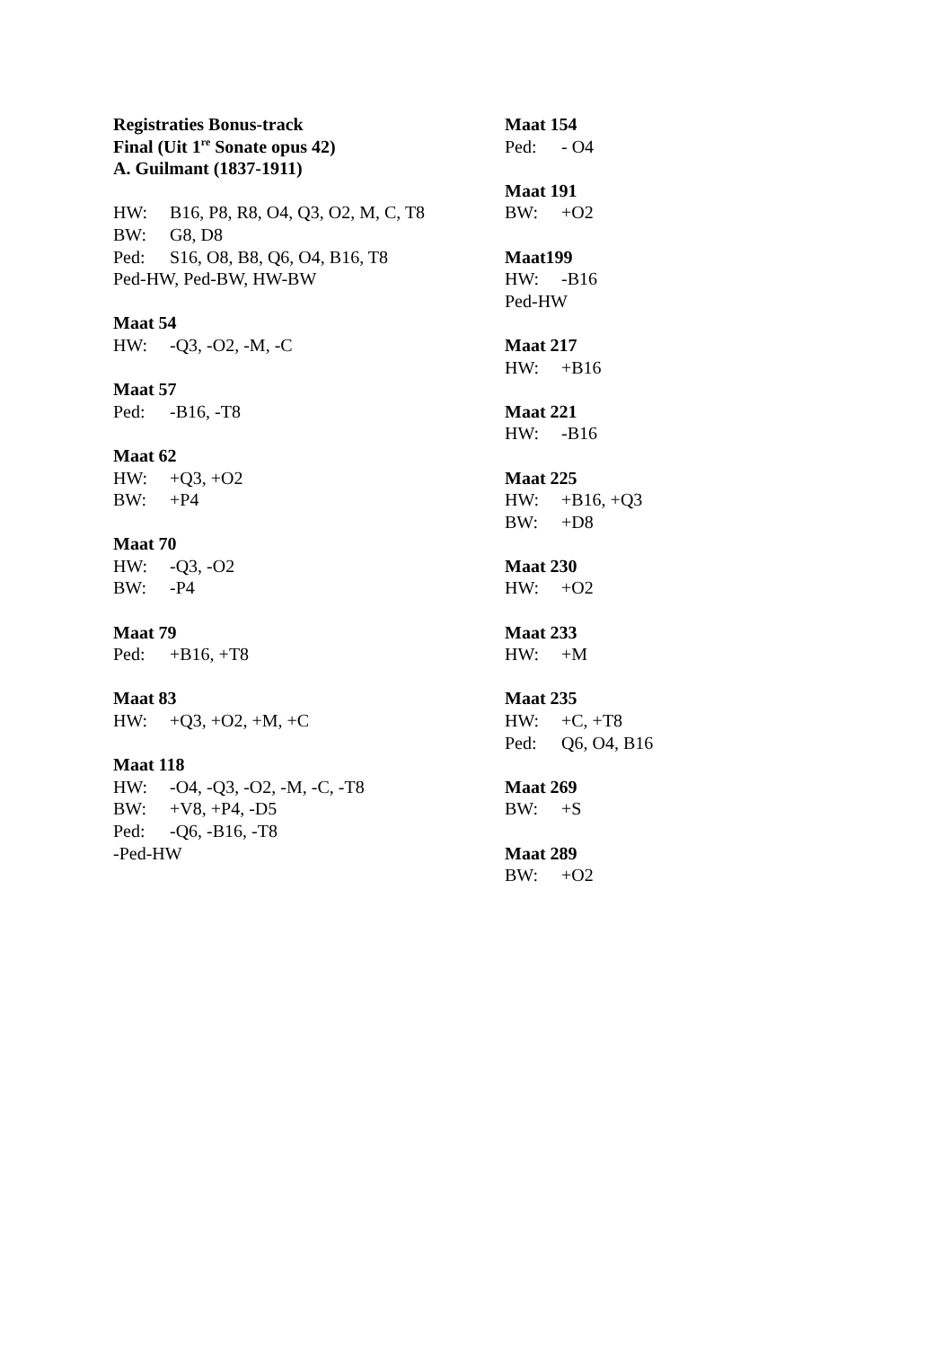Registraties Bonus-track
Final (Uit 1<sup>re</sup> Sonate opus 42)
A. Guilmant (1837-1911)
HW: B16, P8, R8, O4, Q3, O2, M, C, T8
BW: G8, D8
Ped: S16, O8, B8, Q6, O4, B16, T8
Ped-HW, Ped-BW, HW-BW
Maat 54
HW: -Q3, -O2, -M, -C
Maat 57
Ped: -B16, -T8
Maat 62
HW: +Q3, +O2
BW: +P4
Maat 70
HW: -Q3, -O2
BW: -P4
Maat 79
Ped: +B16, +T8
Maat 83
HW: +Q3, +O2, +M, +C
Maat 118
HW: -O4, -Q3, -O2, -M, -C, -T8
BW: +V8, +P4, -D5
Ped: -Q6, -B16, -T8
-Ped-HW
Maat 154
Ped: - O4
Maat 191
BW: +O2
Maat199
HW: -B16
Ped-HW
Maat 217
HW: +B16
Maat 221
HW: -B16
Maat 225
HW: +B16, +Q3
BW: +D8
Maat 230
HW: +O2
Maat 233
HW: +M
Maat 235
HW: +C, +T8
Ped: Q6, O4, B16
Maat 269
BW: +S
Maat 289
BW: +O2